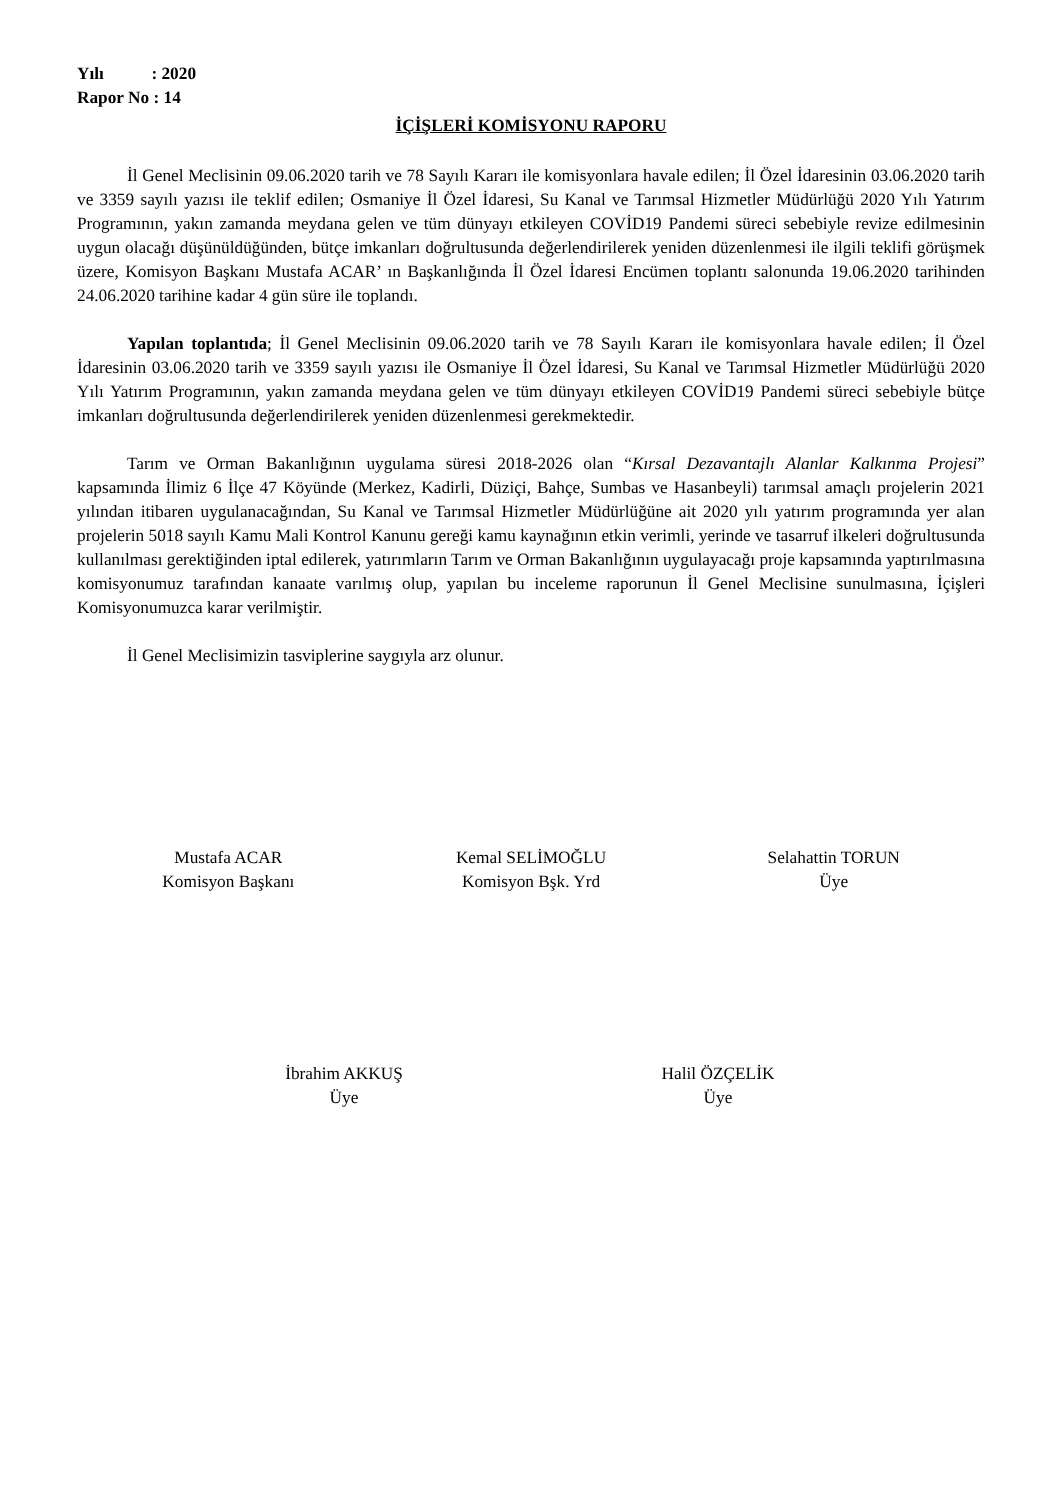Yılı : 2020
Rapor No : 14
İÇİŞLERİ KOMİSYONU RAPORU
İl Genel Meclisinin 09.06.2020 tarih ve 78 Sayılı Kararı ile komisyonlara havale edilen; İl Özel İdaresinin 03.06.2020 tarih ve 3359 sayılı yazısı ile teklif edilen; Osmaniye İl Özel İdaresi, Su Kanal ve Tarımsal Hizmetler Müdürlüğü 2020 Yılı Yatırım Programının, yakın zamanda meydana gelen ve tüm dünyayı etkileyen COVİD19 Pandemi süreci sebebiyle revize edilmesinin uygun olacağı düşünüldüğünden, bütçe imkanları doğrultusunda değerlendirilerek yeniden düzenlenmesi ile ilgili teklifi görüşmek üzere, Komisyon Başkanı Mustafa ACAR’ ın Başkanlığında İl Özel İdaresi Encümen toplantı salonunda 19.06.2020 tarihinden 24.06.2020 tarihine kadar 4 gün süre ile toplandı.
Yapılan toplantıda; İl Genel Meclisinin 09.06.2020 tarih ve 78 Sayılı Kararı ile komisyonlara havale edilen; İl Özel İdaresinin 03.06.2020 tarih ve 3359 sayılı yazısı ile Osmaniye İl Özel İdaresi, Su Kanal ve Tarımsal Hizmetler Müdürlüğü 2020 Yılı Yatırım Programının, yakın zamanda meydana gelen ve tüm dünyayı etkileyen COVİD19 Pandemi süreci sebebiyle bütçe imkanları doğrultusunda değerlendirilerek yeniden düzenlenmesi gerekmektedir.
Tarım ve Orman Bakanlığının uygulama süresi 2018-2026 olan “Kırsal Dezavantajlı Alanlar Kalkınma Projesi” kapsamında İlimiz 6 İlçe 47 Köyünde (Merkez, Kadirli, Düziçi, Bahçe, Sumbas ve Hasanbeyli) tarımsal amaçlı projelerin 2021 yılından itibaren uygulanacağından, Su Kanal ve Tarımsal Hizmetler Müdürlüğüne ait 2020 yılı yatırım programında yer alan projelerin 5018 sayılı Kamu Mali Kontrol Kanunu gereği kamu kaynağının etkin verimli, yerinde ve tasarruf ilkeleri doğrultusunda kullanılması gerektiğinden iptal edilerek, yatırımların Tarım ve Orman Bakanlığının uygulayacağı proje kapsamında yaptırılmasına komisyonumuz tarafından kanaate varılmış olup, yapılan bu inceleme raporunun İl Genel Meclisine sunulmasına, İçişleri Komisyonumuzca karar verilmiştir.
İl Genel Meclisimizin tasviplerine saygıyla arz olunur.
Mustafa ACAR
Komisyon Başkanı
Kemal SELİMOĞLU
Komisyon Bşk. Yrd
Selahattin TORUN
Üye
İbrahim AKKUŞ
Üye
Halil ÖZÇELİK
Üye